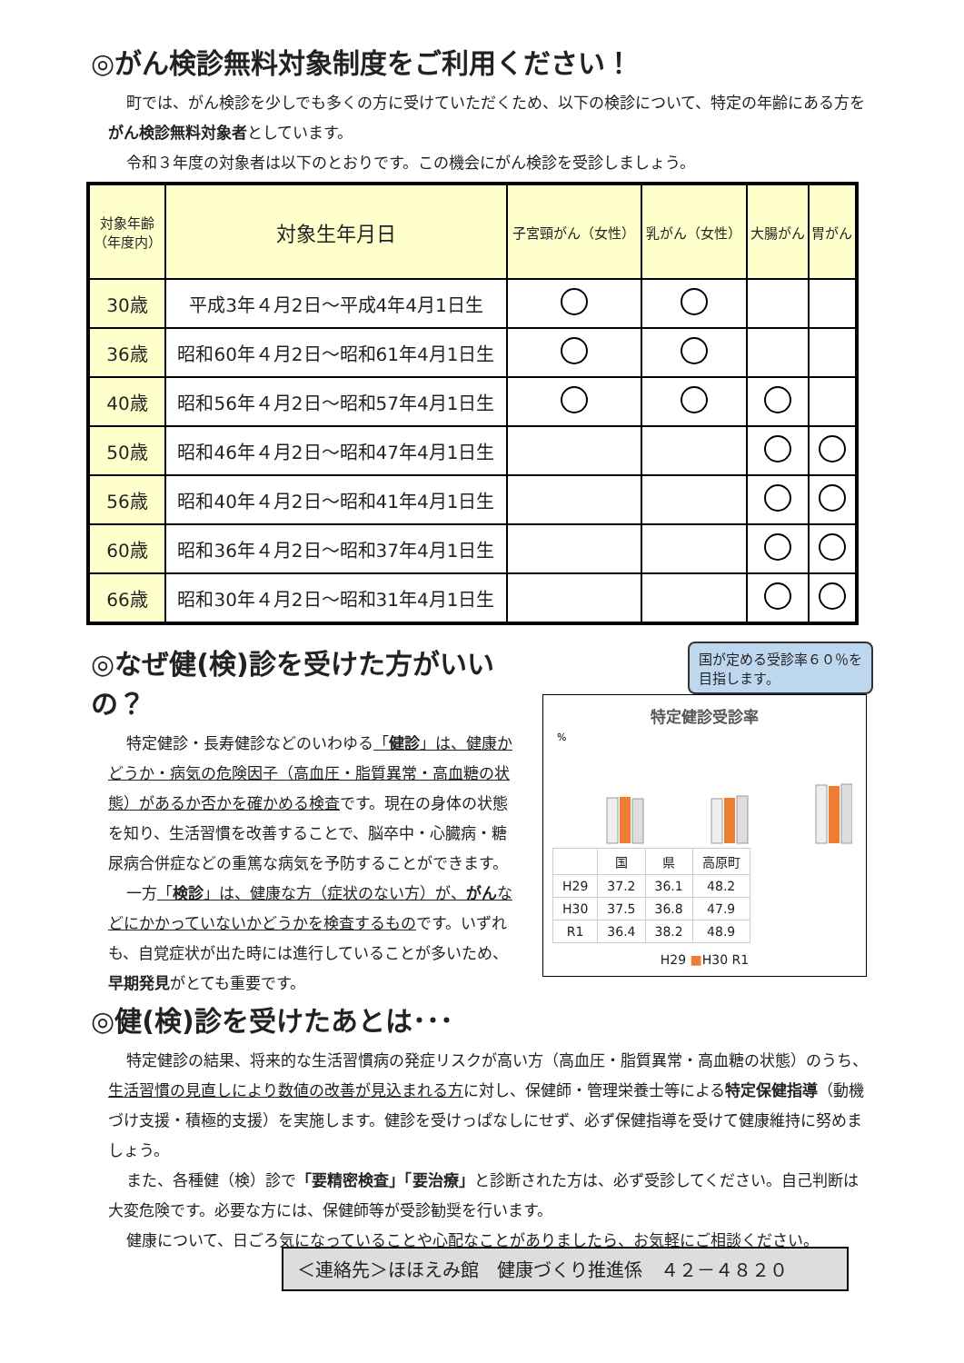◎がん検診無料対象制度をご利用ください！
町では、がん検診を少しでも多くの方に受けていただくため、以下の検診について、特定の年齢にある方をがん検診無料対象者としています。
令和３年度の対象者は以下のとおりです。この機会にがん検診を受診しましょう。
| 対象年齢 （年度内） | 対象生年月日 | 子宮頸がん（女性） | 乳がん（女性） | 大腸がん | 胃がん |
| --- | --- | --- | --- | --- | --- |
| 30歳 | 平成3年４月2日～平成4年4月1日生 | | | | |
| 36歳 | 昭和60年４月2日～昭和61年4月1日生 | | | | |
| 40歳 | 昭和56年４月2日～昭和57年4月1日生 | | | | |
| 50歳 | 昭和46年４月2日～昭和47年4月1日生 | | | | |
| 56歳 | 昭和40年４月2日～昭和41年4月1日生 | | | | |
| 60歳 | 昭和36年４月2日～昭和37年4月1日生 | | | | |
| 66歳 | 昭和30年４月2日～昭和31年4月1日生 | | | | |
◎なぜ健(検)診を受けた方がいいの？
特定健診・長寿健診などのいわゆる「健診」は、健康かどうか・病気の危険因子（高血圧・脂質異常・高血糖の状態）があるか否かを確かめる検査です。現在の身体の状態を知り、生活習慣を改善することで、脳卒中・心臓病・糖尿病合併症などの重篤な病気を予防することができます。
一方「検診」は、健康な方（症状のない方）が、がんなどにかかっていないかどうかを検査するものです。いずれも、自覚症状が出た時には進行していることが多いため、早期発見がとても重要です。
国が定める受診率６０％を目指します。
特定健診受診率
%
| | 国 | 県 | 高原町 |
| H29 | 37.2 | 36.1 | 48.2 |
| H30 | 37.5 | 36.8 | 47.9 |
| R1 | 36.4 | 38.2 | 48.9 |
H29 ■H30 R1
◎健(検)診を受けたあとは･･･
特定健診の結果、将来的な生活習慣病の発症リスクが高い方（高血圧・脂質異常・高血糖の状態）のうち、生活習慣の見直しにより数値の改善が見込まれる方に対し、保健師・管理栄養士等による特定保健指導（動機づけ支援・積極的支援）を実施します。健診を受けっぱなしにせず、必ず保健指導を受けて健康維持に努めましょう。
また、各種健（検）診で「要精密検査」「要治療」と診断された方は、必ず受診してください。自己判断は大変危険です。必要な方には、保健師等が受診勧奨を行います。
健康について、日ごろ気になっていることや心配なことがありましたら、お気軽にご相談ください。
＜連絡先＞ほほえみ館　健康づくり推進係　４２－４８２０